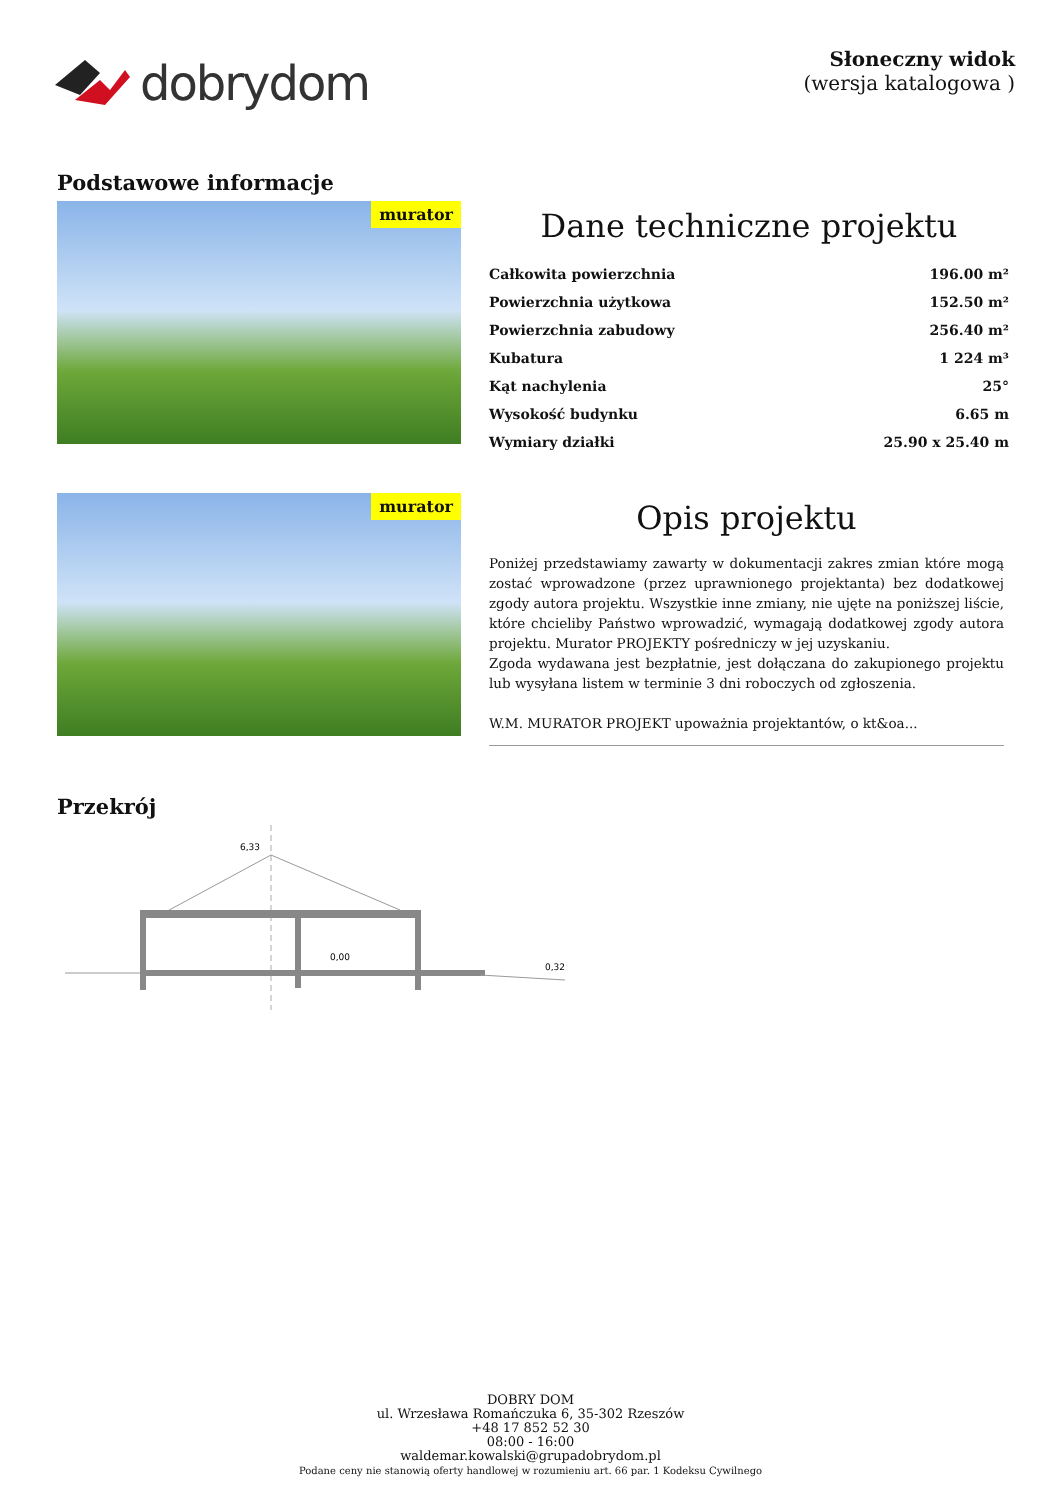dobrydom
Słoneczny widok
(wersja katalogowa )
Podstawowe informacje
murator
Dane techniczne projektu
| Całkowita powierzchnia | 196.00 m² |
| Powierzchnia użytkowa | 152.50 m² |
| Powierzchnia zabudowy | 256.40 m² |
| Kubatura | 1 224 m³ |
| Kąt nachylenia | 25° |
| Wysokość budynku | 6.65 m |
| Wymiary działki | 25.90 x 25.40 m |
murator
Opis projektu
Poniżej przedstawiamy zawarty w dokumentacji zakres zmian które mogą zostać wprowadzone (przez uprawnionego projektanta) bez dodatkowej zgody autora projektu. Wszystkie inne zmiany, nie ujęte na poniższej liście, które chcieliby Państwo wprowadzić, wymagają dodatkowej zgody autora projektu. Murator PROJEKTY pośredniczy w jej uzyskaniu.
Zgoda wydawana jest bezpłatnie, jest dołączana do zakupionego projektu lub wysyłana listem w terminie 3 dni roboczych od zgłoszenia.
W.M. MURATOR PROJEKT upoważnia projektantów, o kt&oa...
Przekrój
6,33
0,00
0,32
DOBRY DOM
ul. Wrzesława Romańczuka 6, 35-302 Rzeszów
+48 17 852 52 30
08:00 - 16:00
waldemar.kowalski@grupadobrydom.pl
Podane ceny nie stanowią oferty handlowej w rozumieniu art. 66 par. 1 Kodeksu Cywilnego